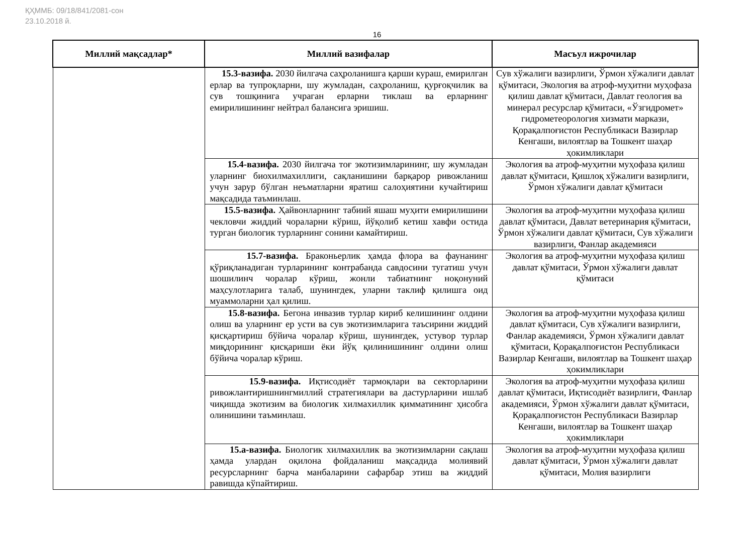ҚҲММБ: 09/18/841/2081-сон
23.10.2018 й.
16
| Миллий мақсадлар* | Миллий вазифалар | Масъул ижрочилар |
| --- | --- | --- |
| | 15.3-вазифа. 2030 йилгача саҳроланишга қарши кураш, емирилган ерлар ва тупроқларни, шу жумладан, саҳроланиш, қурғоқчилик ва сув тошқинига учраган ерларни тиклаш ва ерларнинг емирилишининг нейтрал балансига эришиш. | Сув хўжалиги вазирлиги, Ўрмон хўжалиги давлат қўмитаси, Экология ва атроф-муҳитни муҳофаза қилиш давлат қўмитаси, Давлат геология ва минерал ресурслар қўмитаси, «Ўзгидромет» гидрометеорология хизмати маркази, Қорақалпоғистон Республикаси Вазирлар Кенгаши, вилоятлар ва Тошкент шаҳар ҳокимликлари |
| | 15.4-вазифа. 2030 йилгача тоғ экотизимларининг, шу жумладан уларнинг биохилмахиллиги, сақланишини барқарор ривожланиш учун зарур бўлган неъматларни яратиш салоҳиятини кучайтириш мақсадида таъминлаш. | Экология ва атроф-муҳитни муҳофаза қилиш давлат қўмитаси, Қишлоқ хўжалиги вазирлиги, Ўрмон хўжалиги давлат қўмитаси |
| | 15.5-вазифа. Ҳайвонларнинг табиий яшаш муҳити емирилишини чекловчи жиддий чораларни кўриш, йўқолиб кетиш хавфи остида турган биологик турларнинг сонини камайтириш. | Экология ва атроф-муҳитни муҳофаза қилиш давлат қўмитаси, Давлат ветеринария қўмитаси, Ўрмон хўжалиги давлат қўмитаси, Сув хўжалиги вазирлиги, Фанлар академияси |
| | 15.7-вазифа. Браконьерлик ҳамда флора ва фаунанинг қўриқланадиган турларининг контрабанда савдосини тугатиш учун шошилинч чоралар кўриш, жонли табиатнинг ноқонуний маҳсулотларига талаб, шунингдек, уларни таклиф қилишга оид муаммоларни ҳал қилиш. | Экология ва атроф-муҳитни муҳофаза қилиш давлат қўмитаси, Ўрмон хўжалиги давлат қўмитаси |
| | 15.8-вазифа. Бегона инвазив турлар кириб келишининг олдини олиш ва уларнинг ер усти ва сув экотизимларига таъсирини жиддий қисқартириш бўйича чоралар кўриш, шунингдек, устувор турлар миқдорининг қисқариши ёки йўқ қилинишининг олдини олиш бўйича чоралар кўриш. | Экология ва атроф-муҳитни муҳофаза қилиш давлат қўмитаси, Сув хўжалиги вазирлиги, Фанлар академияси, Ўрмон хўжалиги давлат қўмитаси, Қорақалпоғистон Республикаси Вазирлар Кенгаши, вилоятлар ва Тошкент шаҳар ҳокимликлари |
| | 15.9-вазифа. Иқтисодиёт тармоқлари ва секторларини ривожлантиришнингмиллий стратегиялари ва дастурларини ишлаб чиқишда экотизим ва биологик хилмахиллик қимматининг ҳисобга олинишини таъминлаш. | Экология ва атроф-муҳитни муҳофаза қилиш давлат қўмитаси, Иқтисодиёт вазирлиги, Фанлар академияси, Ўрмон хўжалиги давлат қўмитаси, Қорақалпоғистон Республикаси Вазирлар Кенгаши, вилоятлар ва Тошкент шаҳар ҳокимликлари |
| | 15.а-вазифа. Биологик хилмахиллик ва экотизимларни сақлаш ҳамда улардан оқилона фойдаланиш мақсадида молиявий ресурсларнинг барча манбаларини сафарбар этиш ва жиддий равишда кўпайтириш. | Экология ва атроф-муҳитни муҳофаза қилиш давлат қўмитаси, Ўрмон хўжалиги давлат қўмитаси, Молия вазирлиги |